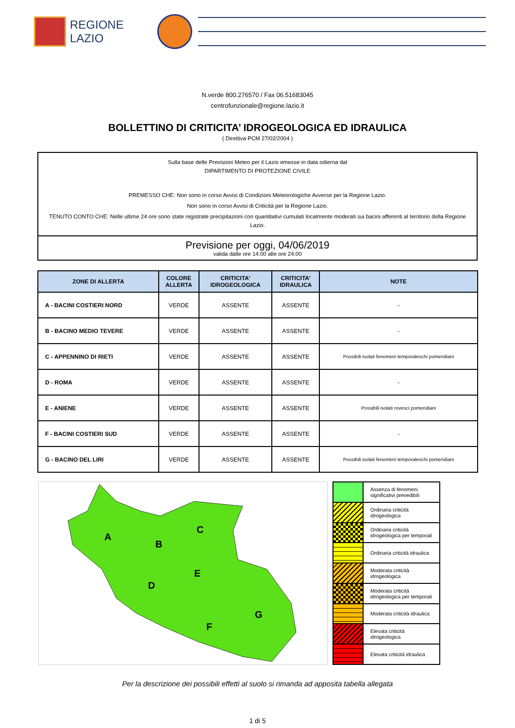REGIONE
LAZIO
N.verde 800.276570 / Fax 06.51683045
centrofunzionale@regione.lazio.it
BOLLETTINO DI CRITICITA’ IDROGEOLOGICA ED IDRAULICA
( Direttiva PCM 27/02/2004 )
Sulla base delle Previsioni Meteo per il Lazio emesse in data odierna dal
DIPARTIMENTO DI PROTEZIONE CIVILE
PREMESSO CHE: Non sono in corso Avvisi di Condizioni Meteorologiche Avverse per la Regione Lazio.
Non sono in corso Avvisi di Criticità per la Regione Lazio.
TENUTO CONTO CHE: Nelle ultime 24 ore sono state registrate precipitazioni con quantitativi cumulati localmente moderati sui bacini afferenti al territorio della Regione Lazio.
Previsione per oggi, 04/06/2019
valida dalle ore 14:00 alle ore 24:00
| ZONE DI ALLERTA | COLORE ALLERTA | CRITICITA' IDROGEOLOGICA | CRITICITA' IDRAULICA | NOTE |
| --- | --- | --- | --- | --- |
| A - BACINI COSTIERI NORD | VERDE | ASSENTE | ASSENTE | - |
| B - BACINO MEDIO TEVERE | VERDE | ASSENTE | ASSENTE | - |
| C - APPENNINO DI RIETI | VERDE | ASSENTE | ASSENTE | Possibili isolati fenomeni temporaleschi pomeridiani |
| D - ROMA | VERDE | ASSENTE | ASSENTE | - |
| E - ANIENE | VERDE | ASSENTE | ASSENTE | Possibili isolati rovesci pomeridiani |
| F - BACINI COSTIERI SUD | VERDE | ASSENTE | ASSENTE | - |
| G - BACINO DEL LIRI | VERDE | ASSENTE | ASSENTE | Possibili isolati fenomeni temporaleschi pomeridiani |
A
B
C
D
E
F
G
| | Assenza di fenomeni significativi prevedibili |
| | Ordinaria criticità idrogeologica |
| | Ordinaria criticità idrogeologica per temporali |
| | Ordinaria criticità idraulica |
| | Moderata criticità idrogeologica |
| | Moderata criticità idrogeologica per temporali |
| | Moderata criticità idraulica |
| | Elevata criticità idrogeologica |
| | Elevata criticità idraulica |
Per la descrizione dei possibili effetti al suolo si rimanda ad apposita tabella allegata
1 di 5